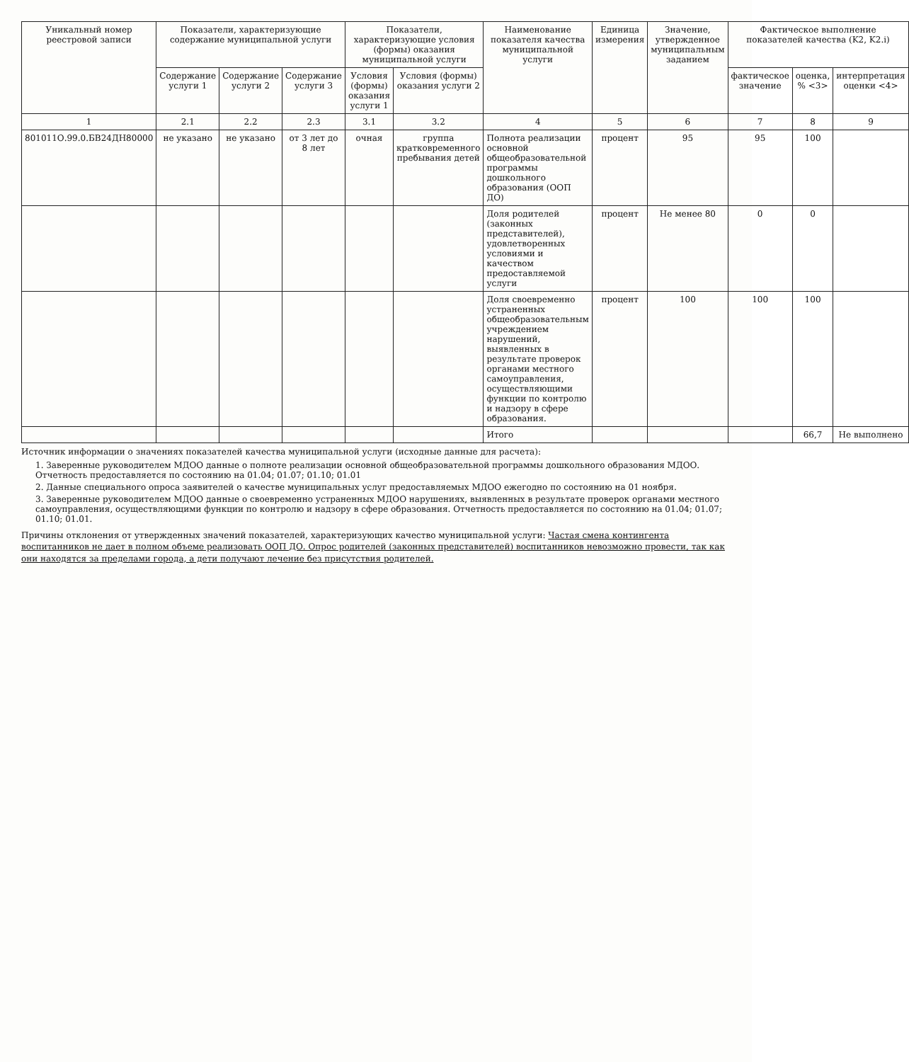| Уникальный номер реестровой записи | Показатели, характеризующие содержание муниципальной услуги | | | Показатели, характеризующие условия (формы) оказания муниципальной услуги | | Наименование показателя качества муниципальной услуги | Единица измерения | Значение, утвержденное муниципальным заданием | Фактическое выполнение показателей качества (K2, K2.i) | | |
| --- | --- | --- | --- | --- | --- | --- | --- | --- | --- | --- | --- |
| | Содержание услуги 1 | Содержание услуги 2 | Содержание услуги 3 | Условия (формы) оказания услуги 1 | Условия (формы) оказания услуги 2 | | | | фактическое значение | оценка, % <3> | интерпретация оценки <4> |
| 1 | 2.1 | 2.2 | 2.3 | 3.1 | 3.2 | 4 | 5 | 6 | 7 | 8 | 9 |
| 801011О.99.0.БВ24ДН80000 | не указано | не указано | от 3 лет до 8 лет | очная | группа кратковременного пребывания детей | Полнота реализации основной общеобразовательной программы дошкольного образования (ООП ДО) | процент | 95 | 95 | 100 | |
| | | | | | | Доля родителей (законных представителей), удовлетворенных условиями и качеством предоставляемой услуги | процент | Не менее 80 | 0 | 0 | |
| | | | | | | Доля своевременно устраненных общеобразовательным учреждением нарушений, выявленных в результате проверок органами местного самоуправления, осуществляющими функции по контролю и надзору в сфере образования. | процент | 100 | 100 | 100 | |
| | | | | | | Итого | | | | 66,7 | Не выполнено |
Источник информации о значениях показателей качества муниципальной услуги (исходные данные для расчета):
1. Заверенные руководителем МДОО данные о полноте реализации основной общеобразовательной программы дошкольного образования МДОО. Отчетность предоставляется по состоянию на 01.04; 01.07; 01.10; 01.01
2. Данные специального опроса заявителей о качестве муниципальных услуг предоставляемых МДОО ежегодно по состоянию на 01 ноября.
3. Заверенные руководителем МДОО данные о своевременно устраненных МДОО нарушениях, выявленных в результате проверок органами местного самоуправления, осуществляющими функции по контролю и надзору в сфере образования. Отчетность предоставляется по состоянию на 01.04; 01.07; 01.10; 01.01.
Причины отклонения от утвержденных значений показателей, характеризующих качество муниципальной услуги: Частая смена контингента воспитанников не дает в полном объеме реализовать ООП ДО. Опрос родителей (законных представителей) воспитанников невозможно провести, так как они находятся за пределами города, а дети получают лечение без присутствия родителей.